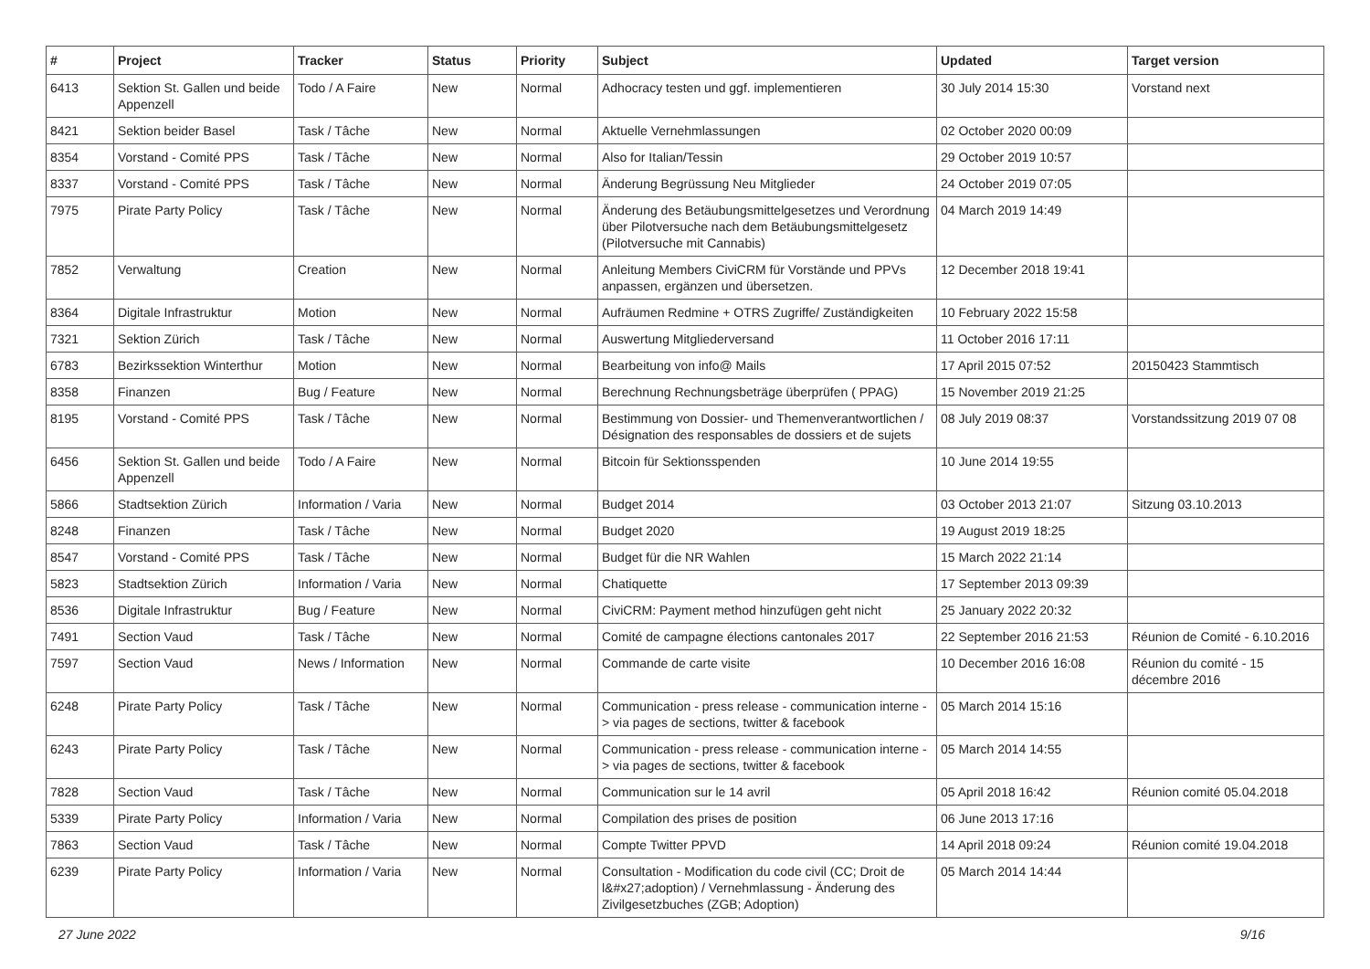| # | Project | Tracker | Status | Priority | Subject | Updated | Target version |
| --- | --- | --- | --- | --- | --- | --- | --- |
| 6413 | Sektion St. Gallen und beide Appenzell | Todo / A Faire | New | Normal | Adhocracy testen und ggf. implementieren | 30 July 2014 15:30 | Vorstand next |
| 8421 | Sektion beider Basel | Task / Tâche | New | Normal | Aktuelle Vernehmlassungen | 02 October 2020 00:09 | |
| 8354 | Vorstand - Comité PPS | Task / Tâche | New | Normal | Also for Italian/Tessin | 29 October 2019 10:57 | |
| 8337 | Vorstand - Comité PPS | Task / Tâche | New | Normal | Änderung Begrüssung Neu Mitglieder | 24 October 2019 07:05 | |
| 7975 | Pirate Party Policy | Task / Tâche | New | Normal | Änderung des Betäubungsmittelgesetzes und Verordnung über Pilotversuche nach dem Betäubungsmittelgesetz (Pilotversuche mit Cannabis) | 04 March 2019 14:49 | |
| 7852 | Verwaltung | Creation | New | Normal | Anleitung Members CiviCRM für Vorstände und PPVs anpassen, ergänzen und übersetzen. | 12 December 2018 19:41 | |
| 8364 | Digitale Infrastruktur | Motion | New | Normal | Aufräumen Redmine + OTRS Zugriffe/ Zuständigkeiten | 10 February 2022 15:58 | |
| 7321 | Sektion Zürich | Task / Tâche | New | Normal | Auswertung Mitgliederversand | 11 October 2016 17:11 | |
| 6783 | Bezirkssektion Winterthur | Motion | New | Normal | Bearbeitung von info@ Mails | 17 April 2015 07:52 | 20150423 Stammtisch |
| 8358 | Finanzen | Bug / Feature | New | Normal | Berechnung Rechnungsbeträge überprüfen ( PPAG) | 15 November 2019 21:25 | |
| 8195 | Vorstand - Comité PPS | Task / Tâche | New | Normal | Bestimmung von Dossier- und Themenverantwortlichen / Désignation des responsables de dossiers et de sujets | 08 July 2019 08:37 | Vorstandssitzung 2019 07 08 |
| 6456 | Sektion St. Gallen und beide Appenzell | Todo / A Faire | New | Normal | Bitcoin für Sektionsspenden | 10 June 2014 19:55 | |
| 5866 | Stadtsektion Zürich | Information / Varia | New | Normal | Budget 2014 | 03 October 2013 21:07 | Sitzung 03.10.2013 |
| 8248 | Finanzen | Task / Tâche | New | Normal | Budget 2020 | 19 August 2019 18:25 | |
| 8547 | Vorstand - Comité PPS | Task / Tâche | New | Normal | Budget für die NR Wahlen | 15 March 2022 21:14 | |
| 5823 | Stadtsektion Zürich | Information / Varia | New | Normal | Chatiquette | 17 September 2013 09:39 | |
| 8536 | Digitale Infrastruktur | Bug / Feature | New | Normal | CiviCRM: Payment method hinzufügen geht nicht | 25 January 2022 20:32 | |
| 7491 | Section Vaud | Task / Tâche | New | Normal | Comité de campagne élections cantonales 2017 | 22 September 2016 21:53 | Réunion de Comité - 6.10.2016 |
| 7597 | Section Vaud | News / Information | New | Normal | Commande de carte visite | 10 December 2016 16:08 | Réunion du comité - 15 décembre 2016 |
| 6248 | Pirate Party Policy | Task / Tâche | New | Normal | Communication - press release - communication interne -> via pages de sections, twitter & facebook | 05 March 2014 15:16 | |
| 6243 | Pirate Party Policy | Task / Tâche | New | Normal | Communication - press release - communication interne -> via pages de sections, twitter & facebook | 05 March 2014 14:55 | |
| 7828 | Section Vaud | Task / Tâche | New | Normal | Communication sur le 14 avril | 05 April 2018 16:42 | Réunion comité 05.04.2018 |
| 5339 | Pirate Party Policy | Information / Varia | New | Normal | Compilation des prises de position | 06 June 2013 17:16 | |
| 7863 | Section Vaud | Task / Tâche | New | Normal | Compte Twitter PPVD | 14 April 2018 09:24 | Réunion comité 19.04.2018 |
| 6239 | Pirate Party Policy | Information / Varia | New | Normal | Consultation - Modification du code civil (CC; Droit de l&#x27;adoption) / Vernehmlassung - Änderung des Zivilgesetzbuches (ZGB; Adoption) | 05 March 2014 14:44 | |
27 June 2022 9/16